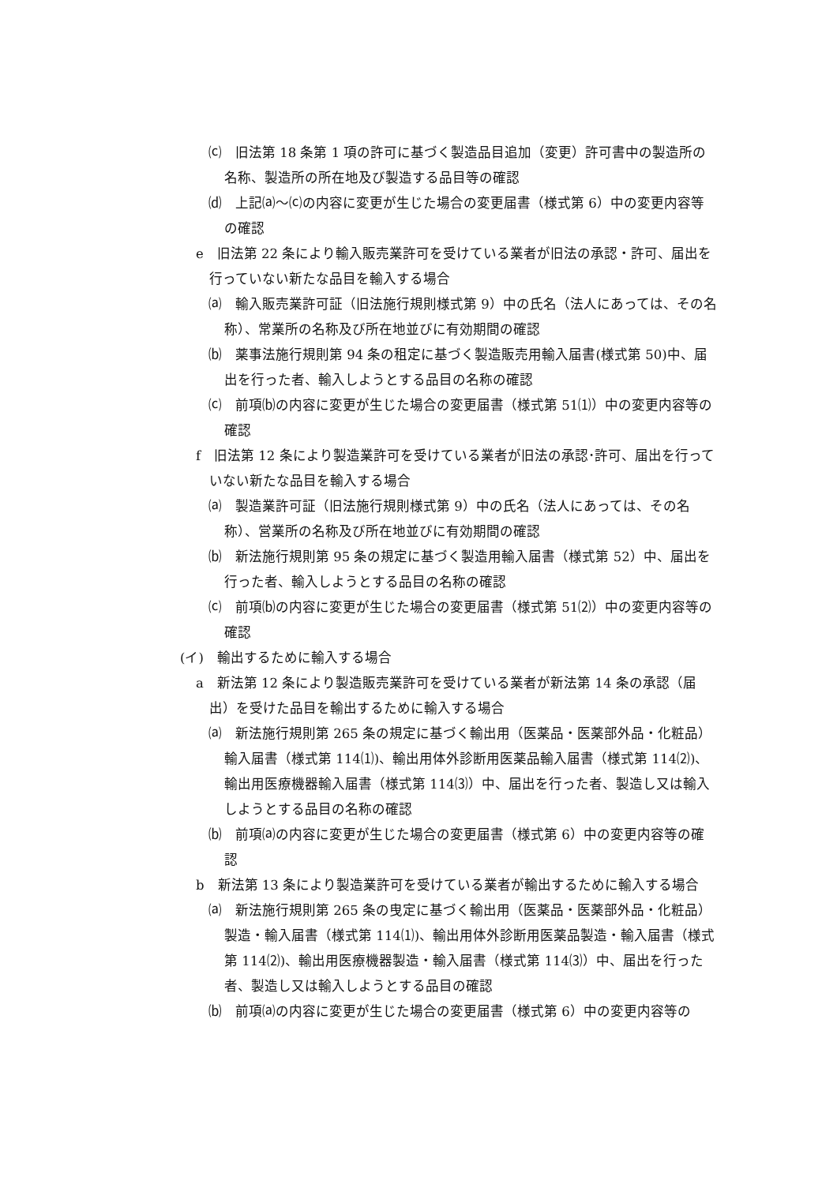⒞　旧法第 18 条第 1 項の許可に基づく製造品目追加（変更）許可書中の製造所の名称、製造所の所在地及び製造する品目等の確認
⒟　上記⒜～⒞の内容に変更が生じた場合の変更届書（様式第 6）中の変更内容等の確認
e　旧法第 22 条により輸入販売業許可を受けている業者が旧法の承認・許可、届出を行っていない新たな品目を輸入する場合
⒜　輸入販売業許可証（旧法施行規則様式第 9）中の氏名（法人にあっては、その名称）、常業所の名称及び所在地並びに有効期間の確認
⒝　薬事法施行規則第 94 条の租定に基づく製造販売用輸入届書(様式第 50)中、届出を行った者、輸入しようとする品目の名称の確認
⒞　前項⒝の内容に変更が生じた場合の変更届書（様式第 51⑴）中の変更内容等の確認
f　旧法第 12 条により製造業許可を受けている業者が旧法の承認･許可、届出を行っていない新たな品目を輸入する場合
⒜　製造業許可証（旧法施行規則様式第 9）中の氏名（法人にあっては、その名称）、営業所の名称及び所在地並びに有効期間の確認
⒝　新法施行規則第 95 条の規定に基づく製造用輸入届書（様式第 52）中、届出を行った者、輸入しようとする品目の名称の確認
⒞　前項⒝の内容に変更が生じた場合の変更届書（様式第 51⑵）中の変更内容等の確認
(イ)　輸出するために輸入する場合
a　新法第 12 条により製造販売業許可を受けている業者が新法第 14 条の承認（届出）を受けた品目を輸出するために輸入する場合
⒜　新法施行規則第 265 条の規定に基づく輸出用（医薬品・医薬部外品・化粧品）輸入届書（様式第 114⑴)、輸出用体外診断用医薬品輸入届書（様式第 114⑵)、輸出用医療機器輸入届書（様式第 114⑶）中、届出を行った者、製造し又は輸入しようとする品目の名称の確認
⒝　前項⒜の内容に変更が生じた場合の変更届書（様式第 6）中の変更内容等の確認
b　新法第 13 条により製造業許可を受けている業者が輸出するために輸入する場合
⒜　新法施行規則第 265 条の曳定に基づく輸出用（医薬品・医薬部外品・化粧品）製造・輸入届書（様式第 114⑴)、輸出用体外診断用医薬品製造・輸入届書（様式第 114⑵)、輸出用医療機器製造・輸入届書（様式第 114⑶）中、届出を行った者、製造し又は輸入しようとする品目の確認
⒝　前項⒜の内容に変更が生じた場合の変更届書（様式第 6）中の変更内容等の